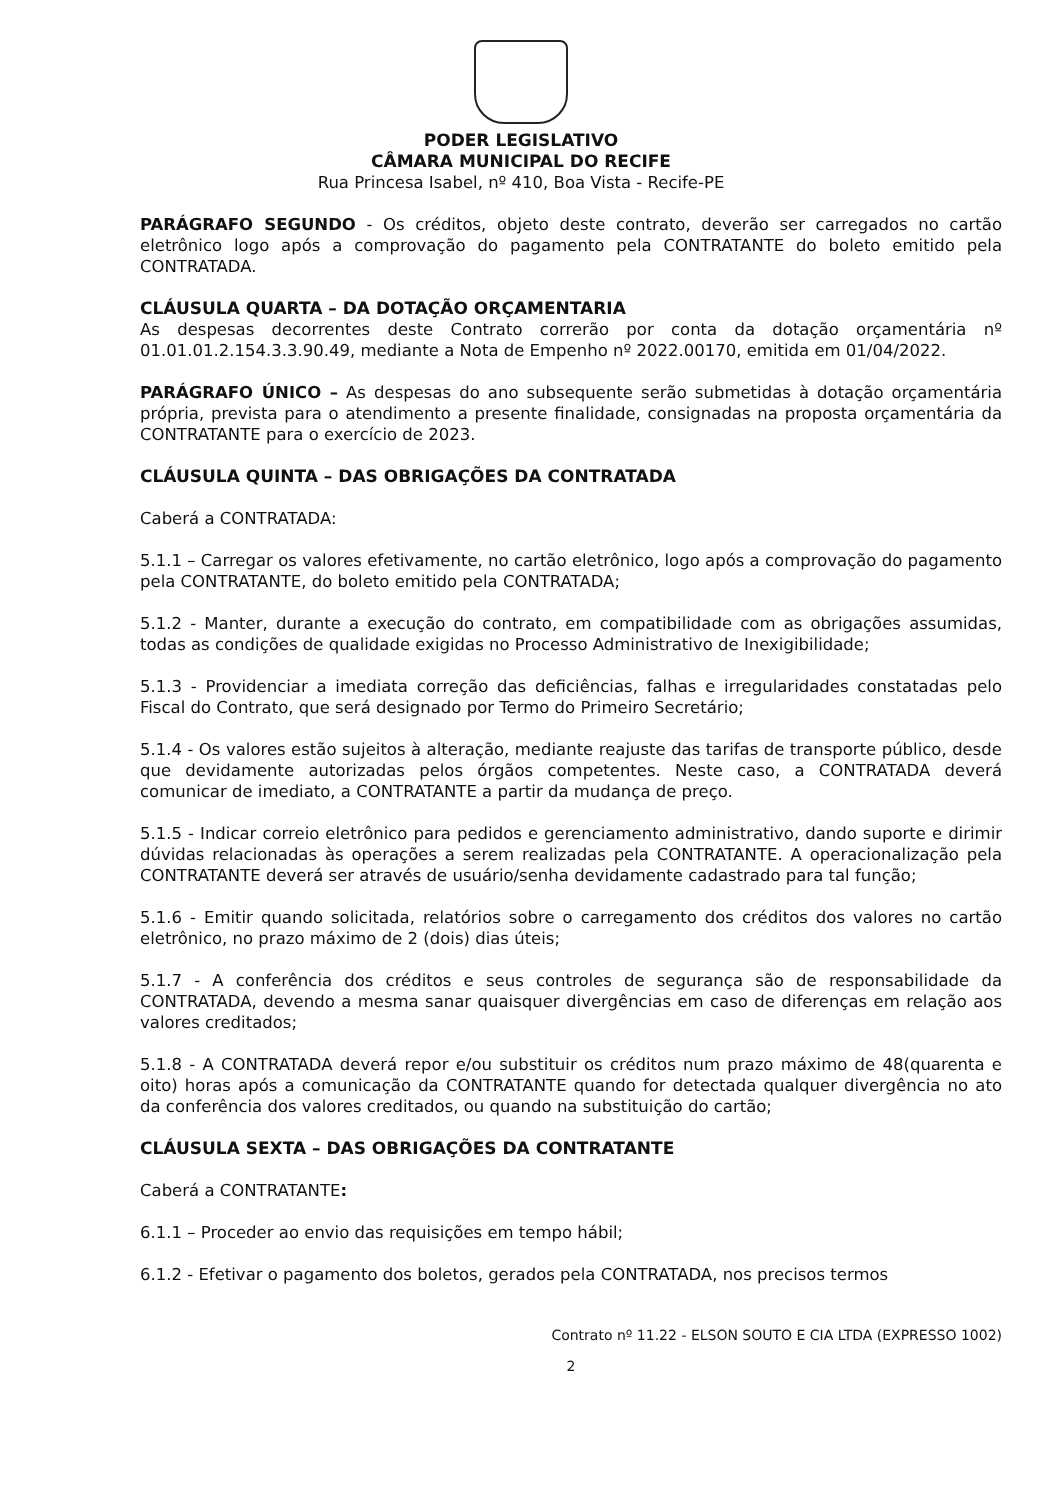PODER LEGISLATIVO
CÂMARA MUNICIPAL DO RECIFE
Rua Princesa Isabel, nº 410, Boa Vista - Recife-PE
PARÁGRAFO SEGUNDO - Os créditos, objeto deste contrato, deverão ser carregados no cartão eletrônico logo após a comprovação do pagamento pela CONTRATANTE do boleto emitido pela CONTRATADA.
CLÁUSULA QUARTA – DA DOTAÇÃO ORÇAMENTARIA
As despesas decorrentes deste Contrato correrão por conta da dotação orçamentária nº 01.01.01.2.154.3.3.90.49, mediante a Nota de Empenho nº 2022.00170, emitida em 01/04/2022.
PARÁGRAFO ÚNICO – As despesas do ano subsequente serão submetidas à dotação orçamentária própria, prevista para o atendimento a presente finalidade, consignadas na proposta orçamentária da CONTRATANTE para o exercício de 2023.
CLÁUSULA QUINTA – DAS OBRIGAÇÕES DA CONTRATADA
Caberá a CONTRATADA:
5.1.1 – Carregar os valores efetivamente, no cartão eletrônico, logo após a comprovação do pagamento pela CONTRATANTE, do boleto emitido pela CONTRATADA;
5.1.2 - Manter, durante a execução do contrato, em compatibilidade com as obrigações assumidas, todas as condições de qualidade exigidas no Processo Administrativo de Inexigibilidade;
5.1.3 - Providenciar a imediata correção das deficiências, falhas e irregularidades constatadas pelo Fiscal do Contrato, que será designado por Termo do Primeiro Secretário;
5.1.4 - Os valores estão sujeitos à alteração, mediante reajuste das tarifas de transporte público, desde que devidamente autorizadas pelos órgãos competentes. Neste caso, a CONTRATADA deverá comunicar de imediato, a CONTRATANTE a partir da mudança de preço.
5.1.5 - Indicar correio eletrônico para pedidos e gerenciamento administrativo, dando suporte e dirimir dúvidas relacionadas às operações a serem realizadas pela CONTRATANTE. A operacionalização pela CONTRATANTE deverá ser através de usuário/senha devidamente cadastrado para tal função;
5.1.6 - Emitir quando solicitada, relatórios sobre o carregamento dos créditos dos valores no cartão eletrônico, no prazo máximo de 2 (dois) dias úteis;
5.1.7 - A conferência dos créditos e seus controles de segurança são de responsabilidade da CONTRATADA, devendo a mesma sanar quaisquer divergências em caso de diferenças em relação aos valores creditados;
5.1.8 - A CONTRATADA deverá repor e/ou substituir os créditos num prazo máximo de 48(quarenta e oito) horas após a comunicação da CONTRATANTE quando for detectada qualquer divergência no ato da conferência dos valores creditados, ou quando na substituição do cartão;
CLÁUSULA SEXTA – DAS OBRIGAÇÕES DA CONTRATANTE
Caberá a CONTRATANTE:
6.1.1 – Proceder ao envio das requisições em tempo hábil;
6.1.2 - Efetivar o pagamento dos boletos, gerados pela CONTRATADA, nos precisos termos
Contrato nº 11.22 - ELSON SOUTO E CIA LTDA (EXPRESSO 1002)
2